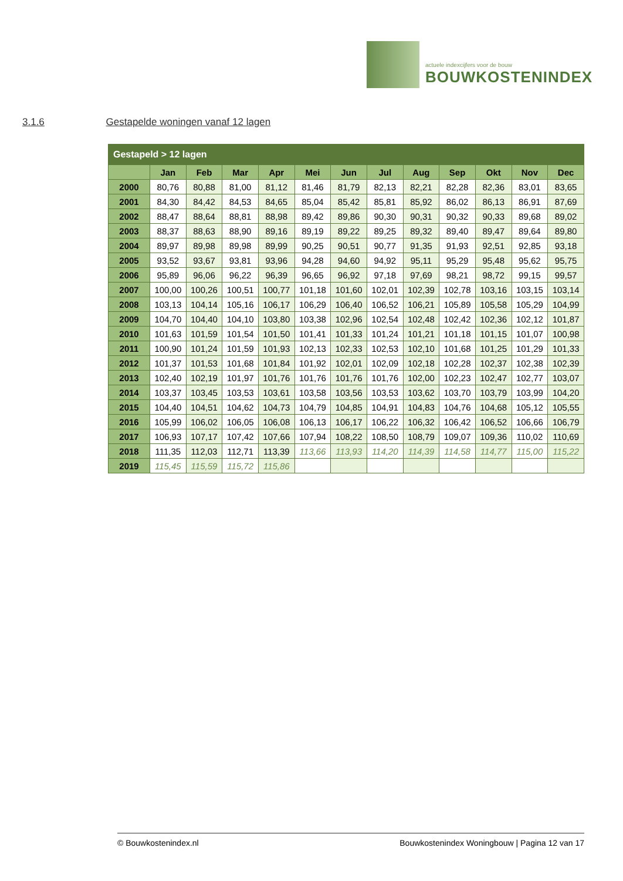actuele indexcijfers voor de bouw
BOUWKOSTENINDEX
3.1.6 Gestapelde woningen vanaf 12 lagen
| Gestapeld > 12 lagen | | | | | | | | | | | | |
| --- | --- | --- | --- | --- | --- | --- | --- | --- | --- | --- | --- | --- |
| | Jan | Feb | Mar | Apr | Mei | Jun | Jul | Aug | Sep | Okt | Nov | Dec |
| 2000 | 80,76 | 80,88 | 81,00 | 81,12 | 81,46 | 81,79 | 82,13 | 82,21 | 82,28 | 82,36 | 83,01 | 83,65 |
| 2001 | 84,30 | 84,42 | 84,53 | 84,65 | 85,04 | 85,42 | 85,81 | 85,92 | 86,02 | 86,13 | 86,91 | 87,69 |
| 2002 | 88,47 | 88,64 | 88,81 | 88,98 | 89,42 | 89,86 | 90,30 | 90,31 | 90,32 | 90,33 | 89,68 | 89,02 |
| 2003 | 88,37 | 88,63 | 88,90 | 89,16 | 89,19 | 89,22 | 89,25 | 89,32 | 89,40 | 89,47 | 89,64 | 89,80 |
| 2004 | 89,97 | 89,98 | 89,98 | 89,99 | 90,25 | 90,51 | 90,77 | 91,35 | 91,93 | 92,51 | 92,85 | 93,18 |
| 2005 | 93,52 | 93,67 | 93,81 | 93,96 | 94,28 | 94,60 | 94,92 | 95,11 | 95,29 | 95,48 | 95,62 | 95,75 |
| 2006 | 95,89 | 96,06 | 96,22 | 96,39 | 96,65 | 96,92 | 97,18 | 97,69 | 98,21 | 98,72 | 99,15 | 99,57 |
| 2007 | 100,00 | 100,26 | 100,51 | 100,77 | 101,18 | 101,60 | 102,01 | 102,39 | 102,78 | 103,16 | 103,15 | 103,14 |
| 2008 | 103,13 | 104,14 | 105,16 | 106,17 | 106,29 | 106,40 | 106,52 | 106,21 | 105,89 | 105,58 | 105,29 | 104,99 |
| 2009 | 104,70 | 104,40 | 104,10 | 103,80 | 103,38 | 102,96 | 102,54 | 102,48 | 102,42 | 102,36 | 102,12 | 101,87 |
| 2010 | 101,63 | 101,59 | 101,54 | 101,50 | 101,41 | 101,33 | 101,24 | 101,21 | 101,18 | 101,15 | 101,07 | 100,98 |
| 2011 | 100,90 | 101,24 | 101,59 | 101,93 | 102,13 | 102,33 | 102,53 | 102,10 | 101,68 | 101,25 | 101,29 | 101,33 |
| 2012 | 101,37 | 101,53 | 101,68 | 101,84 | 101,92 | 102,01 | 102,09 | 102,18 | 102,28 | 102,37 | 102,38 | 102,39 |
| 2013 | 102,40 | 102,19 | 101,97 | 101,76 | 101,76 | 101,76 | 101,76 | 102,00 | 102,23 | 102,47 | 102,77 | 103,07 |
| 2014 | 103,37 | 103,45 | 103,53 | 103,61 | 103,58 | 103,56 | 103,53 | 103,62 | 103,70 | 103,79 | 103,99 | 104,20 |
| 2015 | 104,40 | 104,51 | 104,62 | 104,73 | 104,79 | 104,85 | 104,91 | 104,83 | 104,76 | 104,68 | 105,12 | 105,55 |
| 2016 | 105,99 | 106,02 | 106,05 | 106,08 | 106,13 | 106,17 | 106,22 | 106,32 | 106,42 | 106,52 | 106,66 | 106,79 |
| 2017 | 106,93 | 107,17 | 107,42 | 107,66 | 107,94 | 108,22 | 108,50 | 108,79 | 109,07 | 109,36 | 110,02 | 110,69 |
| 2018 | 111,35 | 112,03 | 112,71 | 113,39 | 113,66 | 113,93 | 114,20 | 114,39 | 114,58 | 114,77 | 115,00 | 115,22 |
| 2019 | 115,45 | 115,59 | 115,72 | 115,86 | | | | | | | | |
© Bouwkostenindex.nl Bouwkostenindex Woningbouw | Pagina 12 van 17